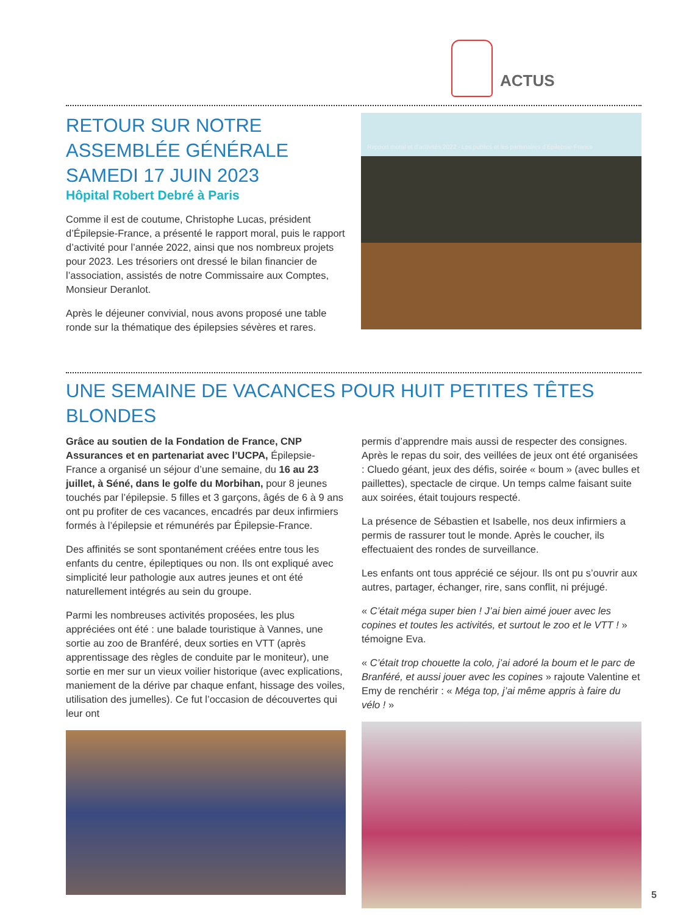ACTUS
RETOUR SUR NOTRE
ASSEMBLÉE GÉNÉRALE
SAMEDI 17 JUIN 2023
Hôpital Robert Debré à Paris
Comme il est de coutume, Christophe Lucas, président d’Épilepsie-France, a présenté le rapport moral, puis le rapport d’activité pour l’année 2022, ainsi que nos nombreux projets pour 2023. Les trésoriers ont dressé le bilan financier de l’association, assistés de notre Commissaire aux Comptes, Monsieur Deranlot.
Après le déjeuner convivial, nous avons proposé une table ronde sur la thématique des épilepsies sévères et rares.
Rapport moral et d’activités 2022 - Les publics et les partenaires d’Epilepsie-France
UNE SEMAINE DE VACANCES POUR HUIT PETITES TÊTES BLONDES
Grâce au soutien de la Fondation de France, CNP Assurances et en partenariat avec l’UCPA, Épilepsie-France a organisé un séjour d’une semaine, du 16 au 23 juillet, à Séné, dans le golfe du Morbihan, pour 8 jeunes touchés par l’épilepsie. 5 filles et 3 garçons, âgés de 6 à 9 ans ont pu profiter de ces vacances, encadrés par deux infirmiers formés à l’épilepsie et rémunérés par Épilepsie-France.
Des affinités se sont spontanément créées entre tous les enfants du centre, épileptiques ou non. Ils ont expliqué avec simplicité leur pathologie aux autres jeunes et ont été naturellement intégrés au sein du groupe.
Parmi les nombreuses activités proposées, les plus appréciées ont été : une balade touristique à Vannes, une sortie au zoo de Branféré, deux sorties en VTT (après apprentissage des règles de conduite par le moniteur), une sortie en mer sur un vieux voilier historique (avec explications, maniement de la dérive par chaque enfant, hissage des voiles, utilisation des jumelles). Ce fut l’occasion de découvertes qui leur ont
permis d’apprendre mais aussi de respecter des consignes. Après le repas du soir, des veillées de jeux ont été organisées : Cluedo géant, jeux des défis, soirée « boum » (avec bulles et paillettes), spectacle de cirque. Un temps calme faisant suite aux soirées, était toujours respecté.
La présence de Sébastien et Isabelle, nos deux infirmiers a permis de rassurer tout le monde. Après le coucher, ils effectuaient des rondes de surveillance.
Les enfants ont tous apprécié ce séjour. Ils ont pu s’ouvrir aux autres, partager, échanger, rire, sans conflit, ni préjugé.
« C’était méga super bien ! J’ai bien aimé jouer avec les copines et toutes les activités, et surtout le zoo et le VTT ! » témoigne Eva.
« C’était trop chouette la colo, j’ai adoré la boum et le parc de Branféré, et aussi jouer avec les copines » rajoute Valentine et Emy de renchérir : « Méga top, j’ai même appris à faire du vélo ! »
5